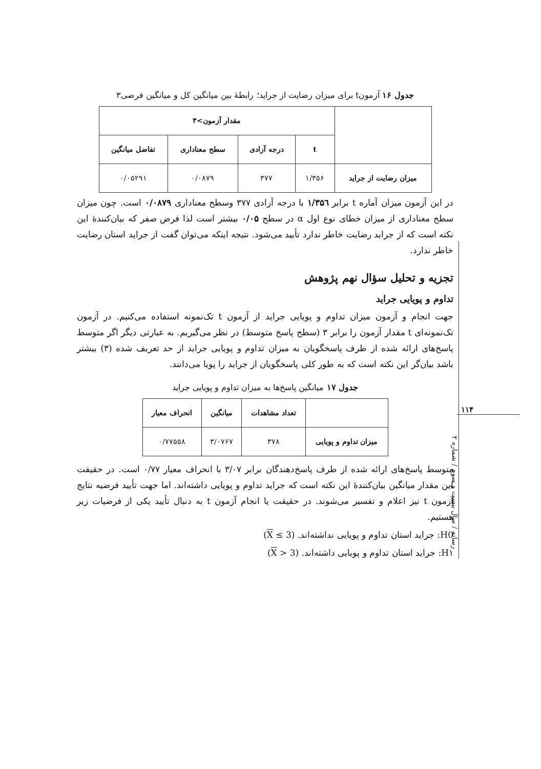جدول ۱۶ آزمونt برای میزان رضایت از جراید؛ رابطهٔ بین میانگین کل و میانگین فرضی۳
| | مقدار آزمون>۳ | | | |
| --- | --- | --- | --- | --- |
| | t | درجه آزادی | سطح معناداری | تفاضل میانگین |
| میزان رضایت از جراید | ۱/۳۵۶ | ۳۷۷ | ۰/۰۸۷۹ | ۰/۰۵۲۹۱ |
در این آزمون میزان آماره t برابر ۱/۳۵٦ با درجه آزادی ۳۷۷ وسطح معناداری ۰/۰۸۷۹ است. چون میزان سطح معناداری از میزان خطای نوع اول α در سطح ۰/۰۵ بیشتر است لذا فرض صفر که بیان‌کنندهٔ این نکته است که از جراید رضایت خاطر ندارد تأیید می‌شود. نتیجه اینکه می‌توان گفت از جراید استان رضایت خاطر ندارد.
تجزیه و تحلیل سؤال نهم پژوهش
تداوم و پویایی جراید
جهت انجام و آزمون میزان تداوم و پویایی جراید از آزمون t تک‌نمونه استفاده می‌کنیم. در آزمون تک‌نمونه‌ای t مقدار آزمون را برابر ۳ (سطح پاسخ متوسط) در نظر می‌گیریم. به عبارتی دیگر اگر متوسط پاسخ‌های ارائه شده از طرف پاسخگویان به میزان تداوم و پویایی جراید از حد تعریف شده (۳) بیشتر باشد بیان‌گر این نکته است که به طور کلی پاسخگویان از جراید را پویا می‌دانند.
جدول ۱۷ میانگین پاسخ‌ها به میزان تداوم و پویایی جراید
| | تعداد مشاهدات | میانگین | انحراف معیار |
| --- | --- | --- | --- |
| میزان تداوم و پویایی | ۳۷۸ | ۳/۰۷۶۷ | ۰/۷۷۵۵۸ |
متوسط پاسخ‌های ارائه شده از طرف پاسخ‌دهندگان برابر ۳/۰۷ با انحراف معیار ۰/۷۷ است. در حقیقت این مقدار میانگین بیان‌کنندهٔ این نکته است که جراید تداوم و پویایی داشته‌اند. اما جهت تأیید فرضیه نتایج آزمون t نیز اعلام و تفسیر می‌شوند. در حقیقت یا انجام آزمون t به دنبال تأیید یکی از فرضیات زیر هستیم.
H0: جراید استان تداوم و پویایی نداشته‌اند. (X ≤ 3)
H۱: جراید استان تداوم و پویایی داشته‌اند. (X > 3)
۱۱۴
رسانه / سال بیست و سوم / شماره ۲